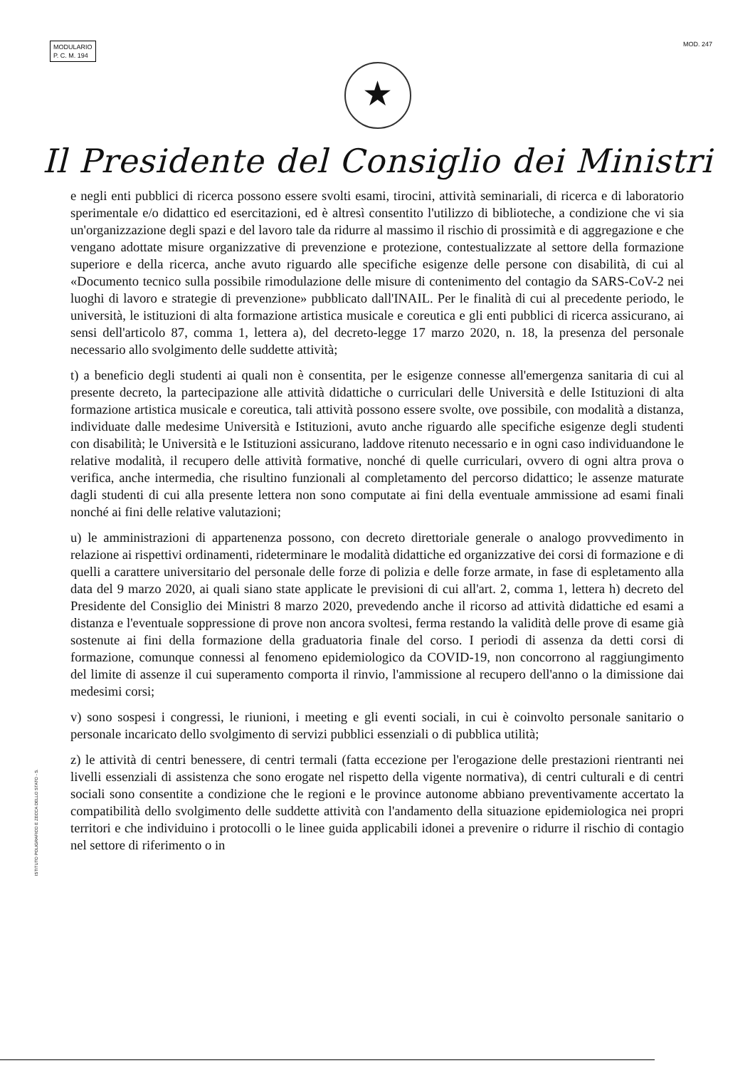MODULARIO
P. C. M. 194
MOD. 247
★
Il Presidente del Consiglio dei Ministri
e negli enti pubblici di ricerca possono essere svolti esami, tirocini, attività seminariali, di ricerca e di laboratorio sperimentale e/o didattico ed esercitazioni, ed è altresì consentito l'utilizzo di biblioteche, a condizione che vi sia un'organizzazione degli spazi e del lavoro tale da ridurre al massimo il rischio di prossimità e di aggregazione e che vengano adottate misure organizzative di prevenzione e protezione, contestualizzate al settore della formazione superiore e della ricerca, anche avuto riguardo alle specifiche esigenze delle persone con disabilità, di cui al «Documento tecnico sulla possibile rimodulazione delle misure di contenimento del contagio da SARS-CoV-2 nei luoghi di lavoro e strategie di prevenzione» pubblicato dall'INAIL. Per le finalità di cui al precedente periodo, le università, le istituzioni di alta formazione artistica musicale e coreutica e gli enti pubblici di ricerca assicurano, ai sensi dell'articolo 87, comma 1, lettera a), del decreto-legge 17 marzo 2020, n. 18, la presenza del personale necessario allo svolgimento delle suddette attività;
t) a beneficio degli studenti ai quali non è consentita, per le esigenze connesse all'emergenza sanitaria di cui al presente decreto, la partecipazione alle attività didattiche o curriculari delle Università e delle Istituzioni di alta formazione artistica musicale e coreutica, tali attività possono essere svolte, ove possibile, con modalità a distanza, individuate dalle medesime Università e Istituzioni, avuto anche riguardo alle specifiche esigenze degli studenti con disabilità; le Università e le Istituzioni assicurano, laddove ritenuto necessario e in ogni caso individuandone le relative modalità, il recupero delle attività formative, nonché di quelle curriculari, ovvero di ogni altra prova o verifica, anche intermedia, che risultino funzionali al completamento del percorso didattico; le assenze maturate dagli studenti di cui alla presente lettera non sono computate ai fini della eventuale ammissione ad esami finali nonché ai fini delle relative valutazioni;
u) le amministrazioni di appartenenza possono, con decreto direttoriale generale o analogo provvedimento in relazione ai rispettivi ordinamenti, rideterminare le modalità didattiche ed organizzative dei corsi di formazione e di quelli a carattere universitario del personale delle forze di polizia e delle forze armate, in fase di espletamento alla data del 9 marzo 2020, ai quali siano state applicate le previsioni di cui all'art. 2, comma 1, lettera h) decreto del Presidente del Consiglio dei Ministri 8 marzo 2020, prevedendo anche il ricorso ad attività didattiche ed esami a distanza e l'eventuale soppressione di prove non ancora svoltesi, ferma restando la validità delle prove di esame già sostenute ai fini della formazione della graduatoria finale del corso. I periodi di assenza da detti corsi di formazione, comunque connessi al fenomeno epidemiologico da COVID-19, non concorrono al raggiungimento del limite di assenze il cui superamento comporta il rinvio, l'ammissione al recupero dell'anno o la dimissione dai medesimi corsi;
v) sono sospesi i congressi, le riunioni, i meeting e gli eventi sociali, in cui è coinvolto personale sanitario o personale incaricato dello svolgimento di servizi pubblici essenziali o di pubblica utilità;
z) le attività di centri benessere, di centri termali (fatta eccezione per l'erogazione delle prestazioni rientranti nei livelli essenziali di assistenza che sono erogate nel rispetto della vigente normativa), di centri culturali e di centri sociali sono consentite a condizione che le regioni e le province autonome abbiano preventivamente accertato la compatibilità dello svolgimento delle suddette attività con l'andamento della situazione epidemiologica nei propri territori e che individuino i protocolli o le linee guida applicabili idonei a prevenire o ridurre il rischio di contagio nel settore di riferimento o in
ISTITUTO POLIGRAFICO E ZECCA DELLO STATO - S.